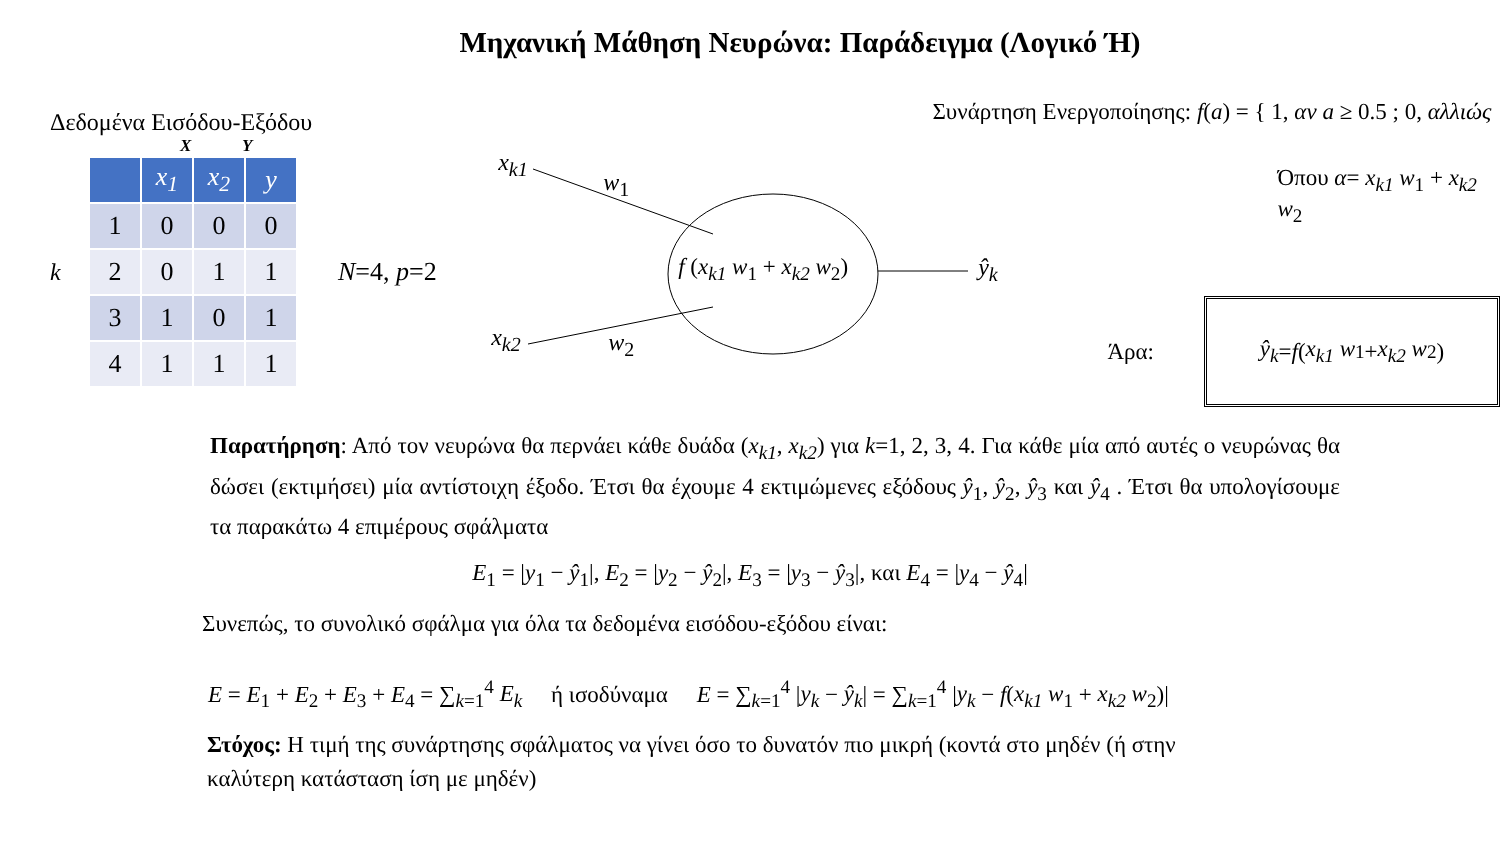Μηχανική Μάθηση Νευρώνα: Παράδειγμα (Λογικό Ή)
Δεδομένα Εισόδου-Εξόδου
X Y
k
| | x<sub>1</sub> | x<sub>2</sub> | y |
| --- | --- | --- | --- |
| 1 | 0 | 0 | 0 |
| 2 | 0 | 1 | 1 |
| 3 | 1 | 0 | 1 |
| 4 | 1 | 1 | 1 |
N=4, p=2
x<sub>k1</sub>
w<sub>1</sub>
x<sub>k2</sub> w<sub>2</sub>
f (x<sub>k1</sub> w<sub>1</sub> + x<sub>k2</sub> w<sub>2</sub>) ŷ<sub>k</sub>
Συνάρτηση Ενεργοποίησης: f(a) = { 1, αν a ≥ 0.5 ; 0, αλλιώς
Όπου α= x<sub>k1</sub> w<sub>1</sub> + x<sub>k2</sub> w<sub>2</sub>
Άρα:
ŷ<sub>k</sub> = f (x<sub>k1</sub> w<sub>1</sub> + x<sub>k2</sub> w<sub>2</sub>)
Παρατήρηση: Από τον νευρώνα θα περνάει κάθε δυάδα (x<sub>k1</sub>, x<sub>k2</sub>) για k=1, 2, 3, 4. Για κάθε μία από αυτές ο νευρώνας θα δώσει (εκτιμήσει) μία αντίστοιχη έξοδο. Έτσι θα έχουμε 4 εκτιμώμενες εξόδους ŷ<sub>1</sub>, ŷ<sub>2</sub>, ŷ<sub>3</sub> και ŷ<sub>4</sub> . Έτσι θα υπολογίσουμε τα παρακάτω 4 επιμέρους σφάλματα
E<sub>1</sub> = |y<sub>1</sub> − ŷ<sub>1</sub>|, E<sub>2</sub> = |y<sub>2</sub> − ŷ<sub>2</sub>|, E<sub>3</sub> = |y<sub>3</sub> − ŷ<sub>3</sub>|, και E<sub>4</sub> = |y<sub>4</sub> − ŷ<sub>4</sub>|
Συνεπώς, το συνολικό σφάλμα για όλα τα δεδομένα εισόδου-εξόδου είναι:
E = E<sub>1</sub> + E<sub>2</sub> + E<sub>3</sub> + E<sub>4</sub> = ∑<sub>k=1</sub><sup>4</sup> E<sub>k</sub> ή ισοδύναμα E = ∑<sub>k=1</sub><sup>4</sup> |y<sub>k</sub> − ŷ<sub>k</sub>| = ∑<sub>k=1</sub><sup>4</sup> |y<sub>k</sub> − f(x<sub>k1</sub> w<sub>1</sub> + x<sub>k2</sub> w<sub>2</sub>)|
Στόχος: Η τιμή της συνάρτησης σφάλματος να γίνει όσο το δυνατόν πιο μικρή (κοντά στο μηδέν (ή στην καλύτερη κατάσταση ίση με μηδέν)